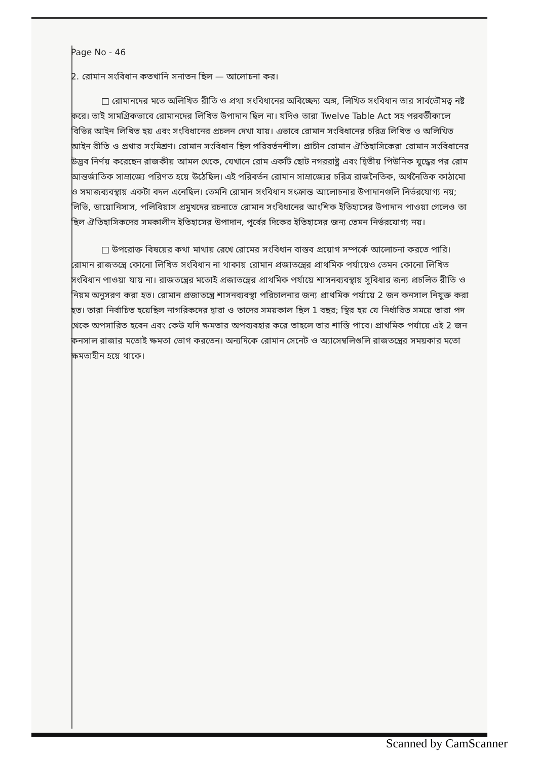Page No - 46
2. রোমান সংবিধান কতখানি সনাতন ছিল — আলোচনা কর।
□ রোমানদের মতে অলিখিত রীতি ও প্রথা সংবিধানের অবিচ্ছেদ্য অঙ্গ, লিখিত সংবিধান তার সার্বভৌমত্ব নষ্ট করে। তাই সামগ্রিকভাবে রোমানদের লিখিত উপাদান ছিল না। যদিও তারা Twelve Table Act সহ পরবর্তীকালে বিভিন্ন আইন লিখিত হয় এবং সংবিধানের প্রচলন দেখা যায়। এভাবে রোমান সংবিধানের চরিত্র লিখিত ও অলিখিত আইন রীতি ও প্রথার সংমিশ্রণ। রোমান সংবিধান ছিল পরিবর্তনশীল। প্রাচীন রোমান ঐতিহাসিকেরা রোমান সংবিধানের উদ্ভব নির্ণয় করেছেন রাজকীয় আমল থেকে, যেখানে রোম একটি ছোট নগররাষ্ট্র এবং দ্বিতীয় পিউনিক যুদ্ধের পর রোম আন্তর্জাতিক সাম্রাজ্যে পরিণত হয়ে উঠেছিল। এই পরিবর্তন রোমান সাম্রাজ্যের চরিত্র রাজনৈতিক, অর্থনৈতিক কাঠামো ও সমাজব্যবস্থায় একটা বদল এনেছিল। তেমনি রোমান সংবিধান সংক্রান্ত আলোচনার উপাদানগুলি নির্ভরযোগ্য নয়; লিভি, ডায়োনিসাস, পলিবিয়াস প্রমুখদের রচনাতে রোমান সংবিধানের আংশিক ইতিহাসের উপাদান পাওয়া গেলেও তা ছিল ঐতিহাসিকদের সমকালীন ইতিহাসের উপাদান, পূর্বের দিকের ইতিহাসের জন্য তেমন নির্ভরযোগ্য নয়।
□ উপরোক্ত বিষয়ের কথা মাথায় রেখে রোমের সংবিধান বাস্তব প্রয়োগ সম্পর্কে আলোচনা করতে পারি। রোমান রাজতন্ত্রে কোনো লিখিত সংবিধান না থাকায় রোমান প্রজাতন্ত্রের প্রাথমিক পর্যায়েও তেমন কোনো লিখিত সংবিধান পাওয়া যায় না। রাজতন্ত্রের মতোই প্রজাতন্ত্রের প্রাথমিক পর্যায়ে শাসনব্যবস্থায় সুবিধার জন্য প্রচলিত রীতি ও নিয়ম অনুসরণ করা হত। রোমান প্রজাতন্ত্রে শাসনব্যবস্থা পরিচালনার জন্য প্রাথমিক পর্যায়ে 2 জন কনসাল নিযুক্ত করা হত। তারা নির্বাচিত হয়েছিল নাগরিকদের দ্বারা ও তাদের সময়কাল ছিল 1 বছর; স্থির হয় যে নির্ধারিত সময়ে তারা পদ থেকে অপসারিত হবেন এবং কেউ যদি ক্ষমতার অপব্যবহার করে তাহলে তার শাস্তি পাবে। প্রাথমিক পর্যায়ে এই 2 জন কনসাল রাজার মতোই ক্ষমতা ভোগ করতেন। অন্যদিকে রোমান সেনেট ও অ্যাসেম্বলিগুলি রাজতন্ত্রের সময়কার মতো ক্ষমতাহীন হয়ে থাকে।
Scanned by CamScanner